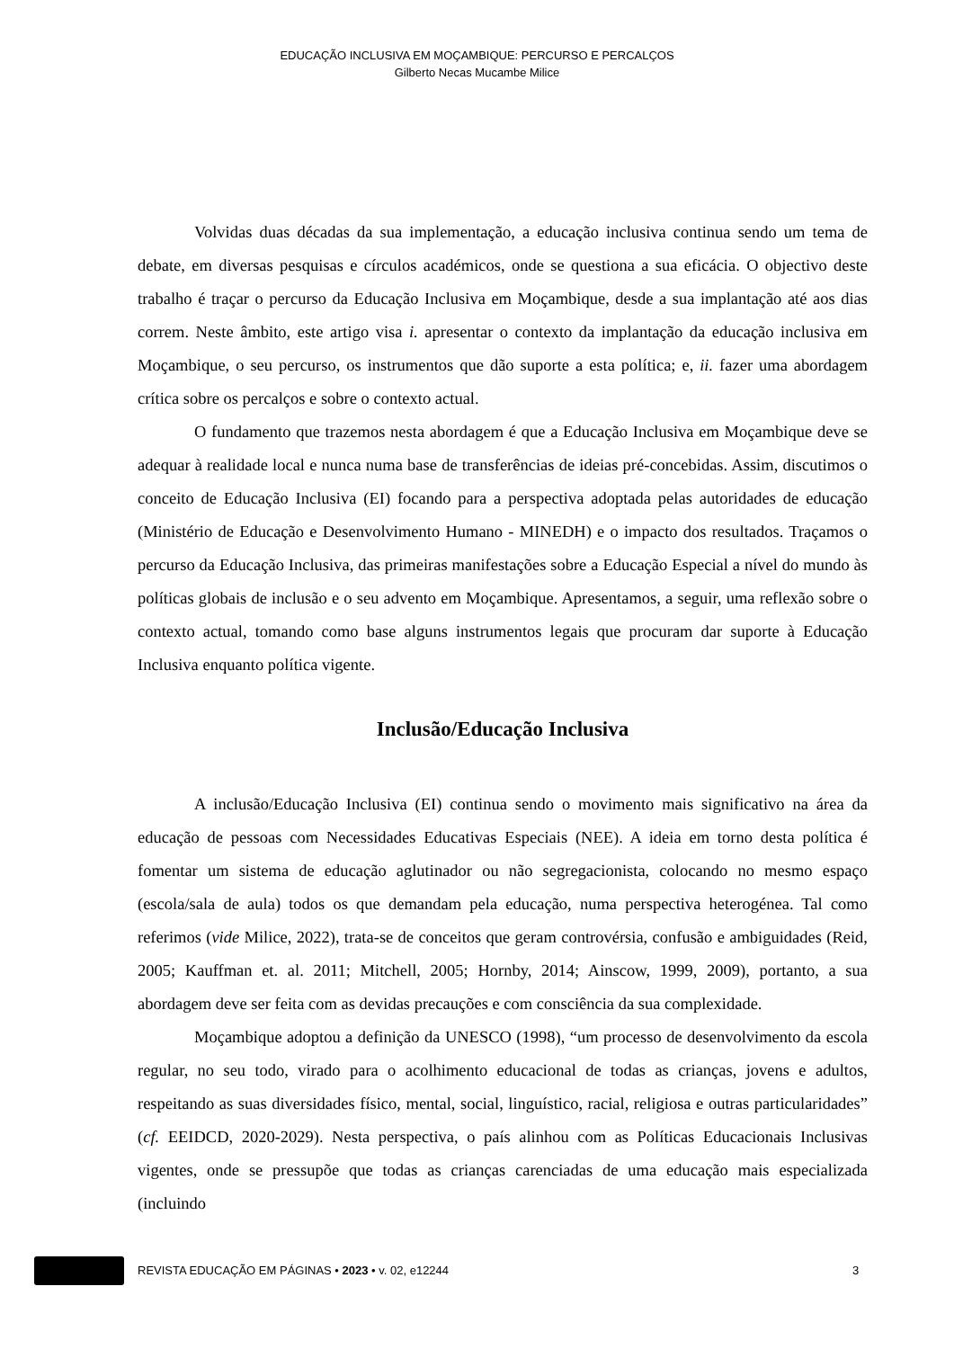EDUCAÇÃO INCLUSIVA EM MOÇAMBIQUE: PERCURSO E PERCALÇOS
Gilberto Necas Mucambe Milice
Volvidas duas décadas da sua implementação, a educação inclusiva continua sendo um tema de debate, em diversas pesquisas e círculos académicos, onde se questiona a sua eficácia. O objectivo deste trabalho é traçar o percurso da Educação Inclusiva em Moçambique, desde a sua implantação até aos dias correm. Neste âmbito, este artigo visa i. apresentar o contexto da implantação da educação inclusiva em Moçambique, o seu percurso, os instrumentos que dão suporte a esta política; e, ii. fazer uma abordagem crítica sobre os percalços e sobre o contexto actual.
O fundamento que trazemos nesta abordagem é que a Educação Inclusiva em Moçambique deve se adequar à realidade local e nunca numa base de transferências de ideias pré-concebidas. Assim, discutimos o conceito de Educação Inclusiva (EI) focando para a perspectiva adoptada pelas autoridades de educação (Ministério de Educação e Desenvolvimento Humano - MINEDH) e o impacto dos resultados. Traçamos o percurso da Educação Inclusiva, das primeiras manifestações sobre a Educação Especial a nível do mundo às políticas globais de inclusão e o seu advento em Moçambique. Apresentamos, a seguir, uma reflexão sobre o contexto actual, tomando como base alguns instrumentos legais que procuram dar suporte à Educação Inclusiva enquanto política vigente.
Inclusão/Educação Inclusiva
A inclusão/Educação Inclusiva (EI) continua sendo o movimento mais significativo na área da educação de pessoas com Necessidades Educativas Especiais (NEE). A ideia em torno desta política é fomentar um sistema de educação aglutinador ou não segregacionista, colocando no mesmo espaço (escola/sala de aula) todos os que demandam pela educação, numa perspectiva heterogénea. Tal como referimos (vide Milice, 2022), trata-se de conceitos que geram controvérsia, confusão e ambiguidades (Reid, 2005; Kauffman et. al. 2011; Mitchell, 2005; Hornby, 2014; Ainscow, 1999, 2009), portanto, a sua abordagem deve ser feita com as devidas precauções e com consciência da sua complexidade.
Moçambique adoptou a definição da UNESCO (1998), “um processo de desenvolvimento da escola regular, no seu todo, virado para o acolhimento educacional de todas as crianças, jovens e adultos, respeitando as suas diversidades físico, mental, social, linguístico, racial, religiosa e outras particularidades” (cf. EEIDCD, 2020-2029). Nesta perspectiva, o país alinhou com as Políticas Educacionais Inclusivas vigentes, onde se pressupõe que todas as crianças carenciadas de uma educação mais especializada (incluindo
REVISTA EDUCAÇÃO EM PÁGINAS • 2023 • v. 02, e12244 3